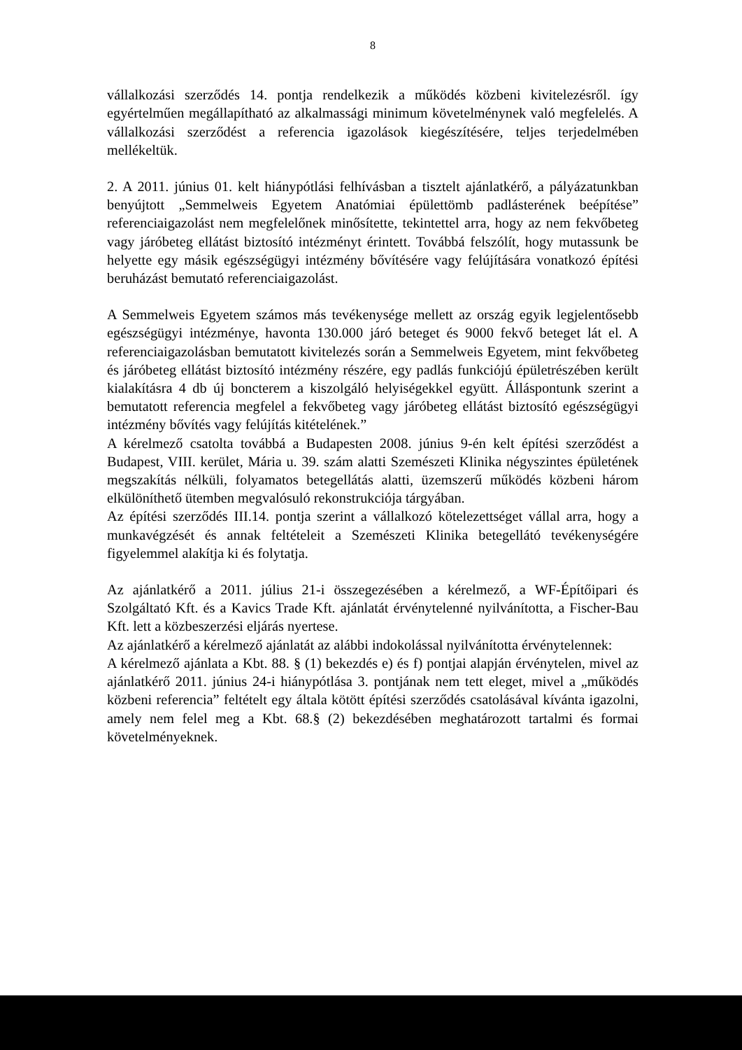8
vállalkozási szerződés 14. pontja rendelkezik a működés közbeni kivitelezésről. így egyértelműen megállapítható az alkalmassági minimum követelménynek való megfelelés. A vállalkozási szerződést a referencia igazolások kiegészítésére, teljes terjedelmében mellékeltük.
2. A 2011. június 01. kelt hiánypótlási felhívásban a tisztelt ajánlatkérő, a pályázatunkban benyújtott „Semmelweis Egyetem Anatómiai épülettömb padlásterének beépítése” referenciaigazolást nem megfelelőnek minősítette, tekintettel arra, hogy az nem fekvőbeteg vagy járóbeteg ellátást biztosító intézményt érintett. Továbbá felszólít, hogy mutassunk be helyette egy másik egészségügyi intézmény bővítésére vagy felújítására vonatkozó építési beruházást bemutató referenciaigazolást.
A Semmelweis Egyetem számos más tevékenysége mellett az ország egyik legjelentősebb egészségügyi intézménye, havonta 130.000 járó beteget és 9000 fekvő beteget lát el. A referenciaigazolásban bemutatott kivitelezés során a Semmelweis Egyetem, mint fekvőbeteg és járóbeteg ellátást biztosító intézmény részére, egy padlás funkciójú épületrészében került kialakításra 4 db új boncterem a kiszolgáló helyiségekkel együtt. Álláspontunk szerint a bemutatott referencia megfelel a fekvőbeteg vagy járóbeteg ellátást biztosító egészségügyi intézmény bővítés vagy felújítás kitételének.”
A kérelmező csatolta továbbá a Budapesten 2008. június 9-én kelt építési szerződést a Budapest, VIII. kerület, Mária u. 39. szám alatti Szemészeti Klinika négyszintes épületének megszakítás nélküli, folyamatos betegellátás alatti, üzemszerű működés közbeni három elkülöníthető ütemben megvalósuló rekonstrukciója tárgyában.
Az építési szerződés III.14. pontja szerint a vállalkozó kötelezettséget vállal arra, hogy a munkavégzését és annak feltételeit a Szemészeti Klinika betegellátó tevékenységére figyelemmel alakítja ki és folytatja.
Az ajánlatkérő a 2011. július 21-i összegezésében a kérelmező, a WF-Építőipari és Szolgáltató Kft. és a Kavics Trade Kft. ajánlatát érvénytelenné nyilvánította, a Fischer-Bau Kft. lett a közbeszerzési eljárás nyertese.
Az ajánlatkérő a kérelmező ajánlatát az alábbi indokolással nyilvánította érvénytelennek:
A kérelmező ajánlata a Kbt. 88. § (1) bekezdés e) és f) pontjai alapján érvénytelen, mivel az ajánlatkérő 2011. június 24-i hiánypótlása 3. pontjának nem tett eleget, mivel a „működés közbeni referencia” feltételt egy általa kötött építési szerződés csatolásával kívánta igazolni, amely nem felel meg a Kbt. 68.§ (2) bekezdésében meghatározott tartalmi és formai követelményeknek.